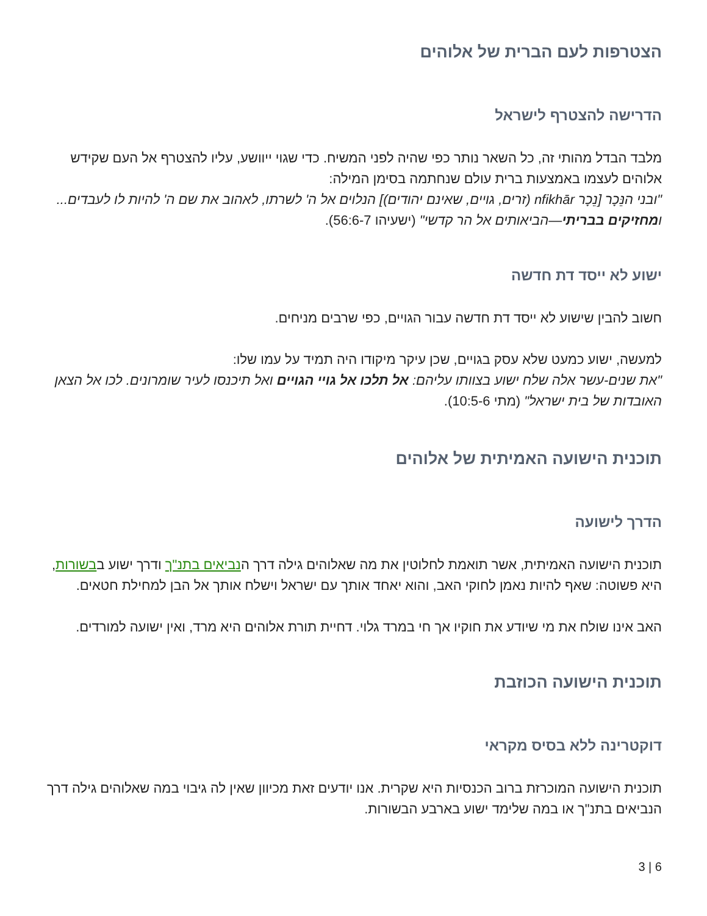הצטרפות לעם הברית של אלוהים
הדרישה להצטרף לישראל
מלבד הבדל מהותי זה, כל השאר נותר כפי שהיה לפני המשיח. כדי שגוי ייוושע, עליו להצטרף אל העם שקידש אלוהים לעצמו באמצעות ברית עולם שנחתמה בסימן המילה:
"ובני הנֵּכָר [נֵכָר nfikhār (זרים, גויים, שאינם יהודים)] הנלוים אל ה' לשרתו, לאהוב את שם ה' להיות לו לעבדים... ומחזיקים בבריתי—הביאותים אל הר קדשי" (ישעיהו 56:6-7).
ישוע לא ייסד דת חדשה
חשוב להבין שישוע לא ייסד דת חדשה עבור הגויים, כפי שרבים מניחים.
למעשה, ישוע כמעט שלא עסק בגויים, שכן עיקר מיקודו היה תמיד על עמו שלו:
"את שנים-עשר אלה שלח ישוע בצוותו עליהם: אל תלכו אל גויי הגויים ואל תיכנסו לעיר שומרונים. לכו אל הצאן האובדות של בית ישראל" (מתי 10:5-6).
תוכנית הישועה האמיתית של אלוהים
הדרך לישועה
תוכנית הישועה האמיתית, אשר תואמת לחלוטין את מה שאלוהים גילה דרך הנביאים בתנ"ך ודרך ישוע בבשורות, היא פשוטה: שאף להיות נאמן לחוקי האב, והוא יאחד אותך עם ישראל וישלח אותך אל הבן למחילת חטאים.
האב אינו שולח את מי שיודע את חוקיו אך חי במרד גלוי. דחיית תורת אלוהים היא מרד, ואין ישועה למורדים.
תוכנית הישועה הכוזבת
דוקטרינה ללא בסיס מקראי
תוכנית הישועה המוכרזת ברוב הכנסיות היא שקרית. אנו יודעים זאת מכיוון שאין לה גיבוי במה שאלוהים גילה דרך הנביאים בתנ"ך או במה שלימד ישוע בארבע הבשורות.
3 | 6